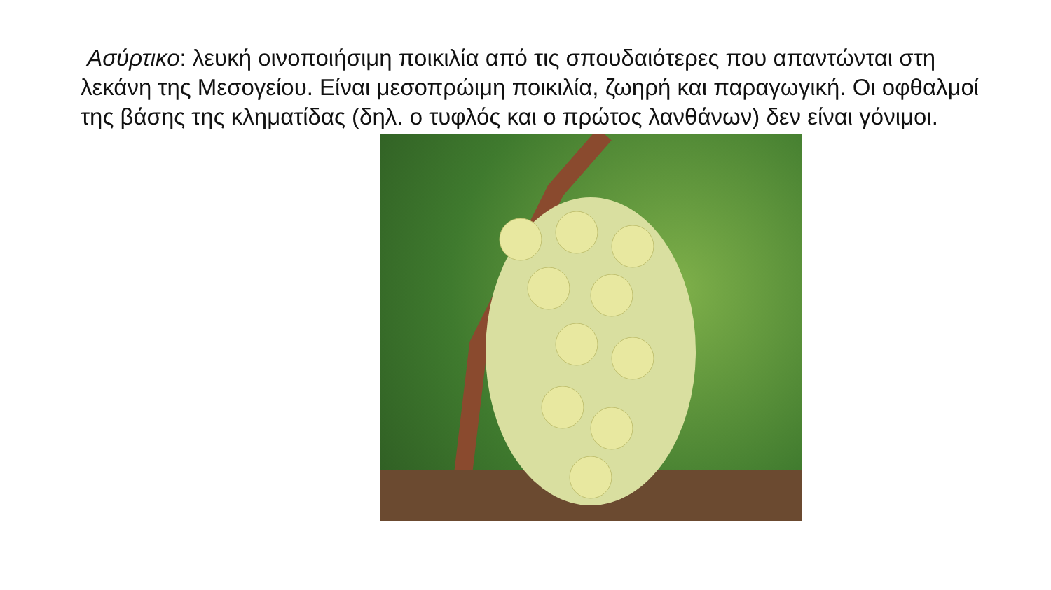Ασύρτικο: λευκή οινοποιήσιμη ποικιλία από τις σπουδαιότερες που απαντώνται στη λεκάνη της Μεσογείου. Είναι μεσοπρώιμη ποικιλία, ζωηρή και παραγωγική. Οι οφθαλμοί της βάσης της κληματίδας (δηλ. ο τυφλός και ο πρώτος λανθάνων) δεν είναι γόνιμοι.